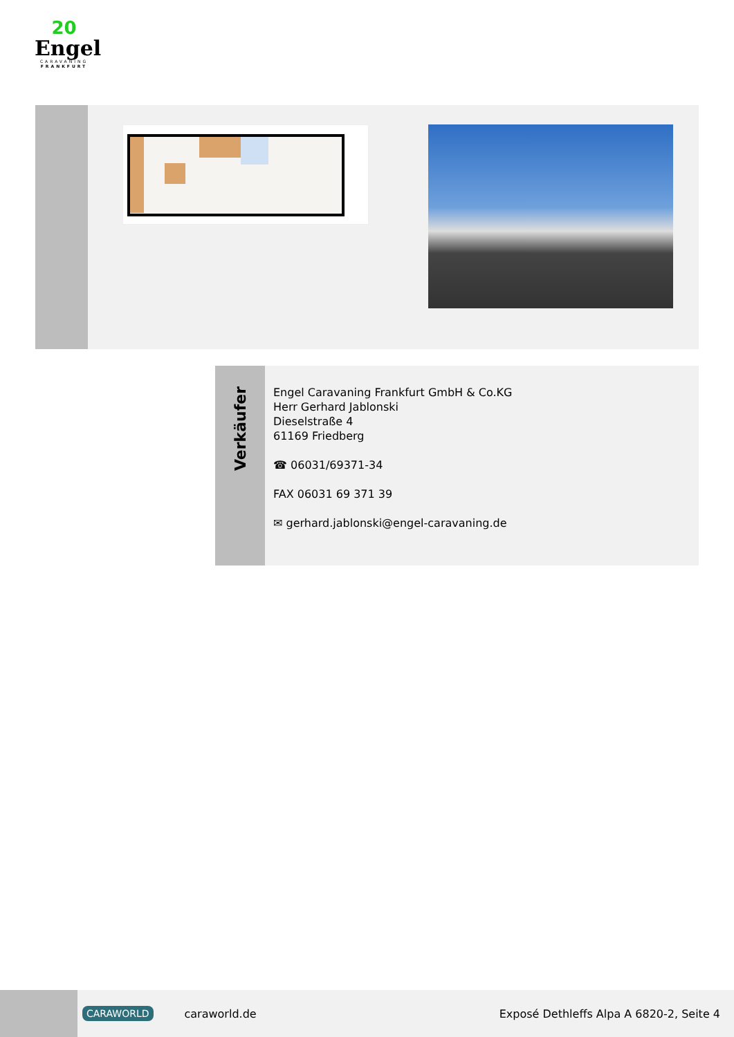20
Engel
CARAVANING
FRANKFURT
Verkäufer
Engel Caravaning Frankfurt GmbH & Co.KG
Herr Gerhard Jablonski
Dieselstraße 4
61169 Friedberg
☎ 06031/69371-34
FAX 06031 69 371 39
✉ gerhard.jablonski@engel-caravaning.de
CARAWORLD caraworld.de Exposé Dethleffs Alpa A 6820-2, Seite 4